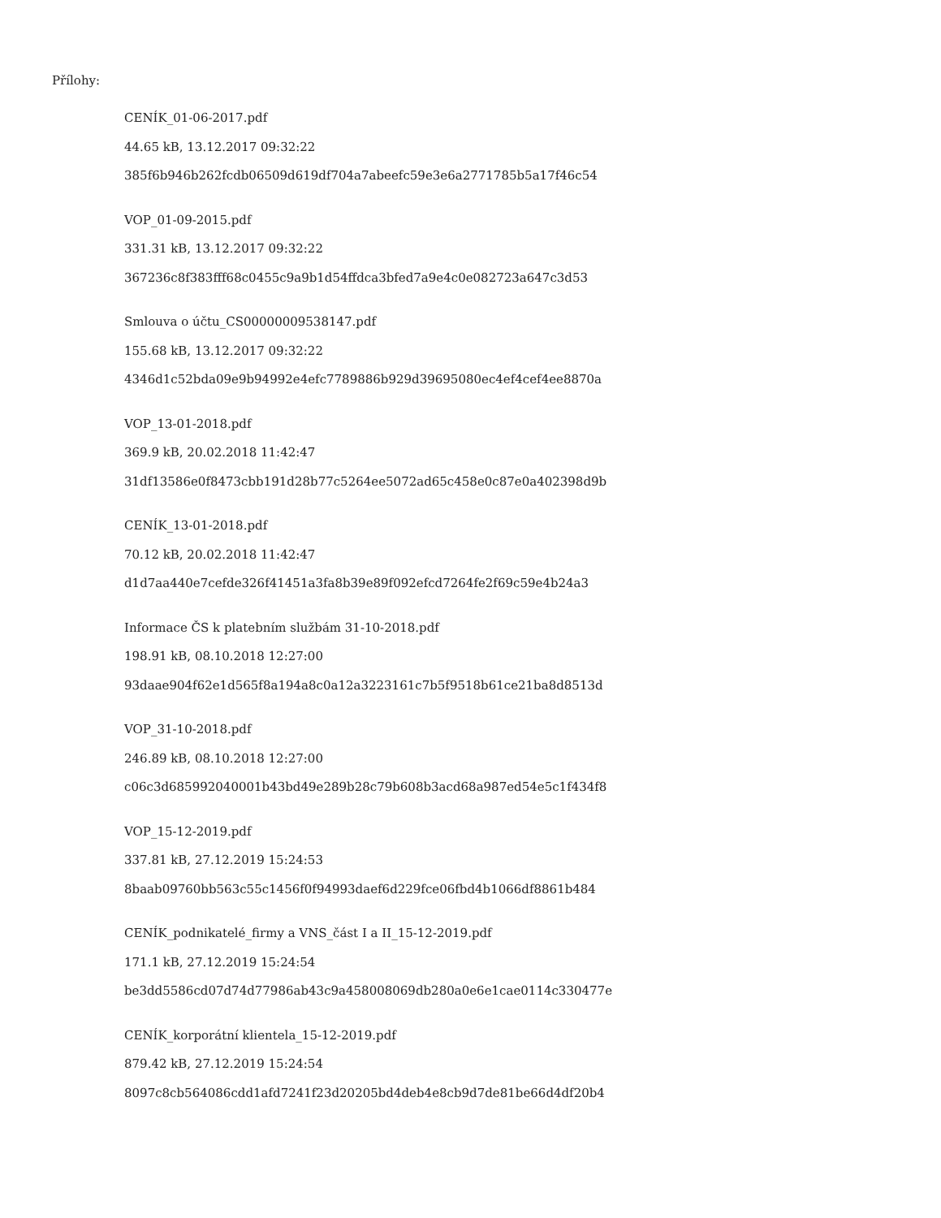Přílohy:
CENÍK_01-06-2017.pdf
44.65 kB, 13.12.2017 09:32:22
385f6b946b262fcdb06509d619df704a7abeefc59e3e6a2771785b5a17f46c54
VOP_01-09-2015.pdf
331.31 kB, 13.12.2017 09:32:22
367236c8f383fff68c0455c9a9b1d54ffdca3bfed7a9e4c0e082723a647c3d53
Smlouva o účtu_CS00000009538147.pdf
155.68 kB, 13.12.2017 09:32:22
4346d1c52bda09e9b94992e4efc7789886b929d39695080ec4ef4cef4ee8870a
VOP_13-01-2018.pdf
369.9 kB, 20.02.2018 11:42:47
31df13586e0f8473cbb191d28b77c5264ee5072ad65c458e0c87e0a402398d9b
CENÍK_13-01-2018.pdf
70.12 kB, 20.02.2018 11:42:47
d1d7aa440e7cefde326f41451a3fa8b39e89f092efcd7264fe2f69c59e4b24a3
Informace ČS k platebním službám 31-10-2018.pdf
198.91 kB, 08.10.2018 12:27:00
93daae904f62e1d565f8a194a8c0a12a3223161c7b5f9518b61ce21ba8d8513d
VOP_31-10-2018.pdf
246.89 kB, 08.10.2018 12:27:00
c06c3d685992040001b43bd49e289b28c79b608b3acd68a987ed54e5c1f434f8
VOP_15-12-2019.pdf
337.81 kB, 27.12.2019 15:24:53
8baab09760bb563c55c1456f0f94993daef6d229fce06fbd4b1066df8861b484
CENÍK_podnikatelé_firmy a VNS_část I a II_15-12-2019.pdf
171.1 kB, 27.12.2019 15:24:54
be3dd5586cd07d74d77986ab43c9a458008069db280a0e6e1cae0114c330477e
CENÍK_korporátní klientela_15-12-2019.pdf
879.42 kB, 27.12.2019 15:24:54
8097c8cb564086cdd1afd7241f23d20205bd4deb4e8cb9d7de81be66d4df20b4